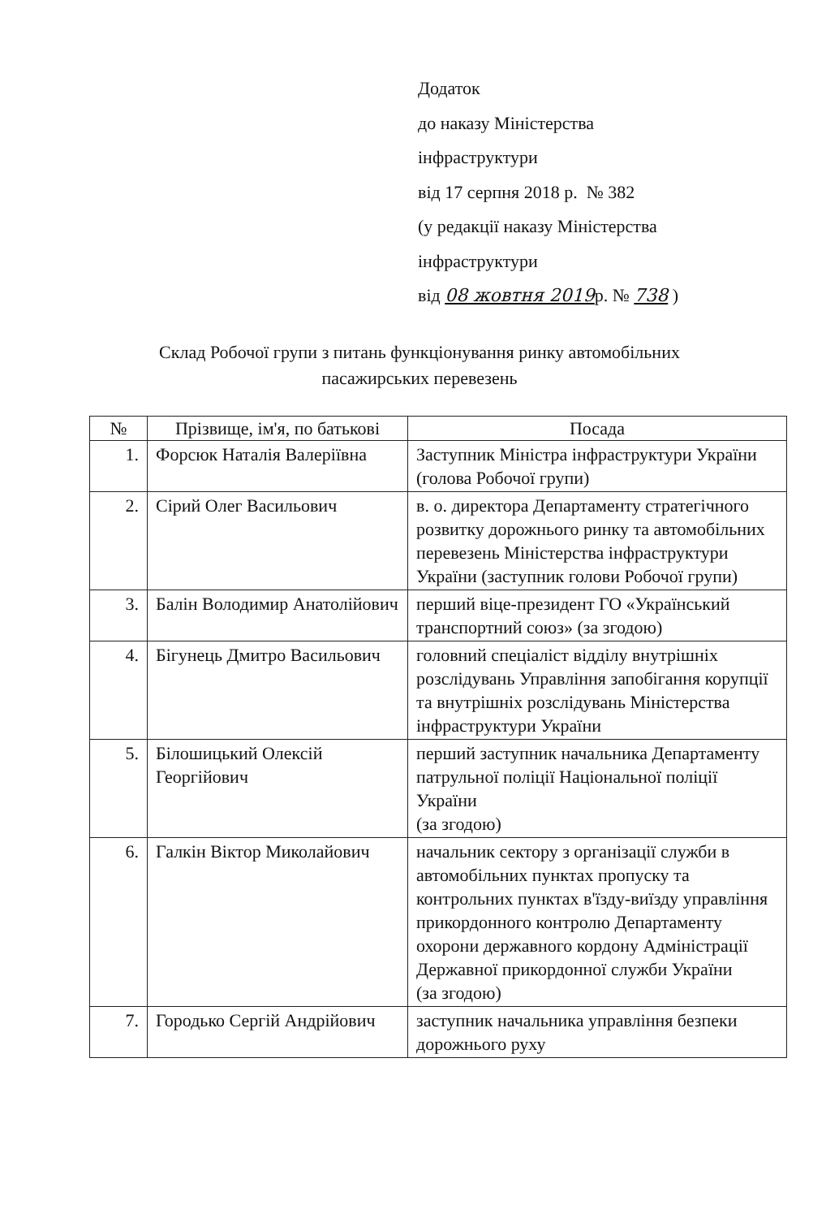Додаток
до наказу Міністерства
інфраструктури
від 17 серпня 2018 р. № 382
(у редакції наказу Міністерства
інфраструктури
від 08 жовтня 2019р. № 738 )
Склад Робочої групи з питань функціонування ринку автомобільних
пасажирських перевезень
| № | Прізвище, ім'я, по батькові | Посада |
| --- | --- | --- |
| 1. | Форсюк Наталія Валеріївна | Заступник Міністра інфраструктури України (голова Робочої групи) |
| 2. | Сірий Олег Васильович | в. о. директора Департаменту стратегічного розвитку дорожнього ринку та автомобільних перевезень Міністерства інфраструктури України (заступник голови Робочої групи) |
| 3. | Балін Володимир Анатолійович | перший віце-президент ГО «Український транспортний союз» (за згодою) |
| 4. | Бігунець Дмитро Васильович | головний спеціаліст відділу внутрішніх розслідувань Управління запобігання корупції та внутрішніх розслідувань Міністерства інфраструктури України |
| 5. | Білошицький Олексій Георгійович | перший заступник начальника Департаменту патрульної поліції Національної поліції України (за згодою) |
| 6. | Галкін Віктор Миколайович | начальник сектору з організації служби в автомобільних пунктах пропуску та контрольних пунктах в'їзду-виїзду управління прикордонного контролю Департаменту охорони державного кордону Адміністрації Державної прикордонної служби України (за згодою) |
| 7. | Городько Сергій Андрійович | заступник начальника управління безпеки дорожнього руху |